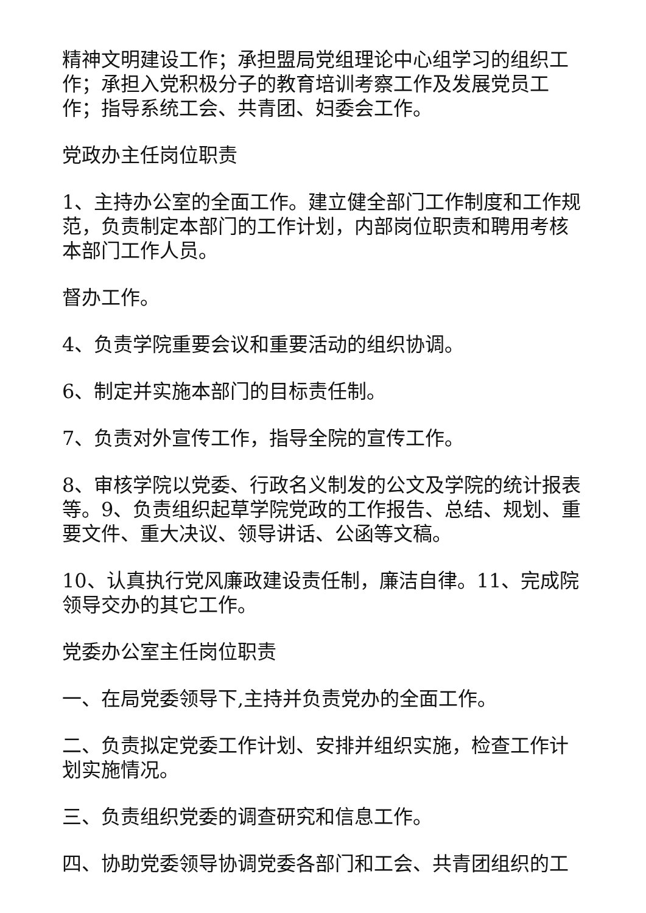精神文明建设工作；承担盟局党组理论中心组学习的组织工作；承担入党积极分子的教育培训考察工作及发展党员工作；指导系统工会、共青团、妇委会工作。
党政办主任岗位职责
1、主持办公室的全面工作。建立健全部门工作制度和工作规范，负责制定本部门的工作计划，内部岗位职责和聘用考核本部门工作人员。
督办工作。
4、负责学院重要会议和重要活动的组织协调。
6、制定并实施本部门的目标责任制。
7、负责对外宣传工作，指导全院的宣传工作。
8、审核学院以党委、行政名义制发的公文及学院的统计报表等。9、负责组织起草学院党政的工作报告、总结、规划、重要文件、重大决议、领导讲话、公函等文稿。
10、认真执行党风廉政建设责任制，廉洁自律。11、完成院领导交办的其它工作。
党委办公室主任岗位职责
一、在局党委领导下,主持并负责党办的全面工作。
二、负责拟定党委工作计划、安排并组织实施，检查工作计划实施情况。
三、负责组织党委的调查研究和信息工作。
四、协助党委领导协调党委各部门和工会、共青团组织的工